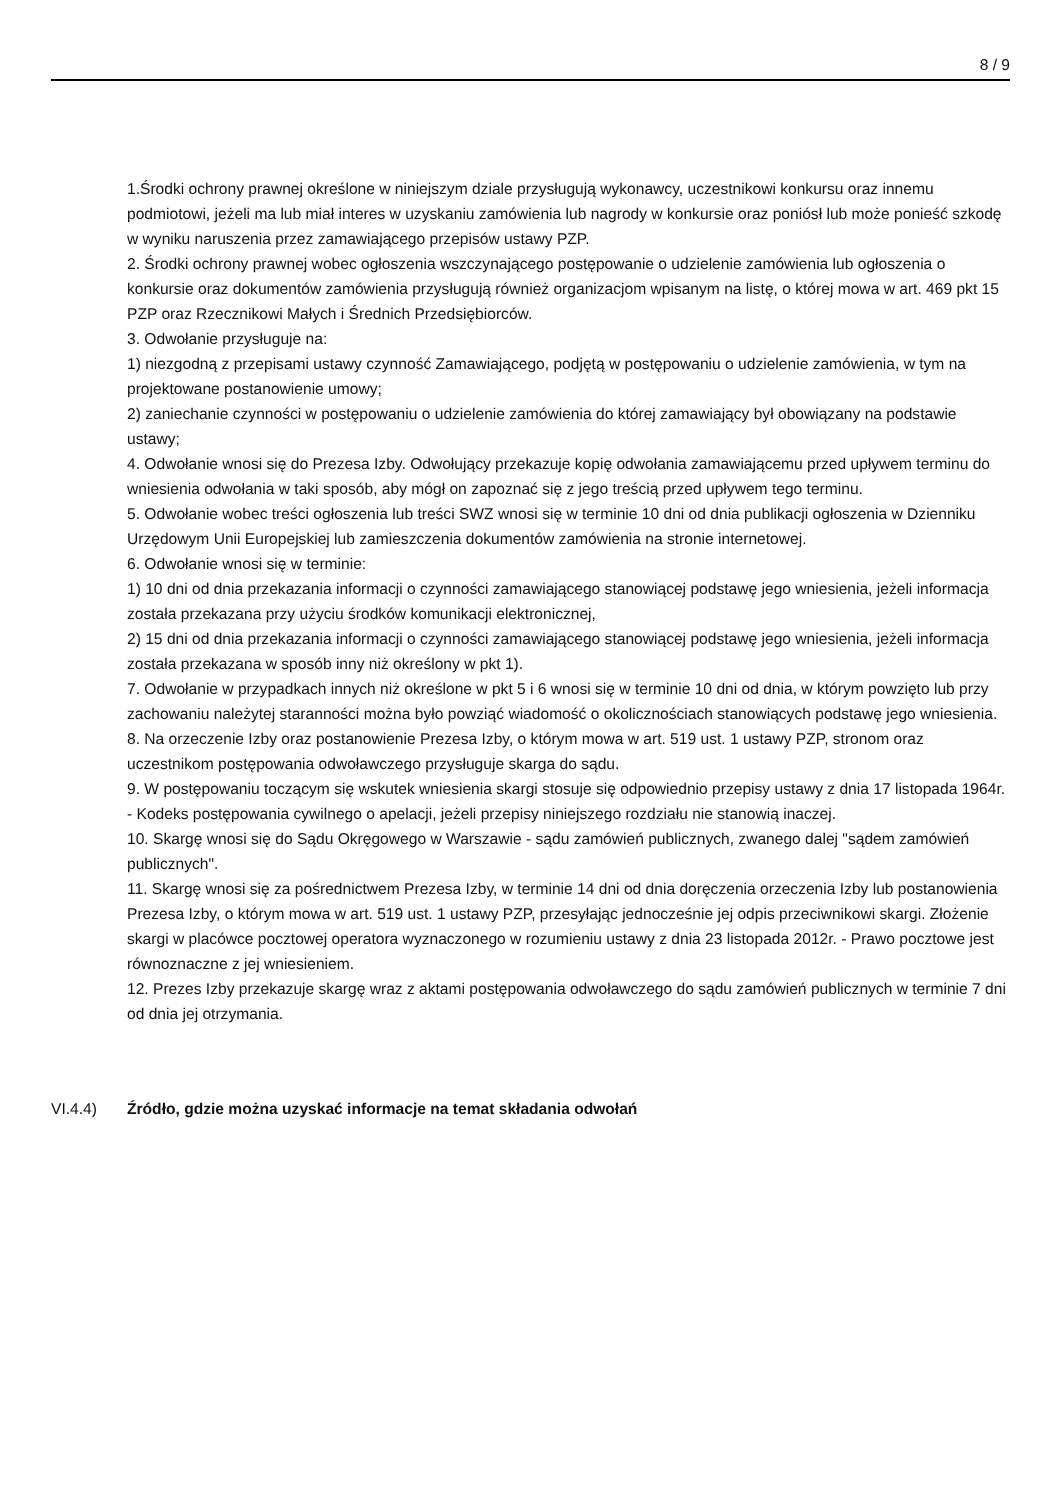8 / 9
1.Środki ochrony prawnej określone w niniejszym dziale przysługują wykonawcy, uczestnikowi konkursu oraz innemu podmiotowi, jeżeli ma lub miał interes w uzyskaniu zamówienia lub nagrody w konkursie oraz poniósł lub może ponieść szkodę w wyniku naruszenia przez zamawiającego przepisów ustawy PZP.
2. Środki ochrony prawnej wobec ogłoszenia wszczynającego postępowanie o udzielenie zamówienia lub ogłoszenia o konkursie oraz dokumentów zamówienia przysługują również organizacjom wpisanym na listę, o której mowa w art. 469 pkt 15 PZP oraz Rzecznikowi Małych i Średnich Przedsiębiorców.
3. Odwołanie przysługuje na:
1) niezgodną z przepisami ustawy czynność Zamawiającego, podjętą w postępowaniu o udzielenie zamówienia, w tym na projektowane postanowienie umowy;
2) zaniechanie czynności w postępowaniu o udzielenie zamówienia do której zamawiający był obowiązany na podstawie ustawy;
4. Odwołanie wnosi się do Prezesa Izby. Odwołujący przekazuje kopię odwołania zamawiającemu przed upływem terminu do wniesienia odwołania w taki sposób, aby mógł on zapoznać się z jego treścią przed upływem tego terminu.
5. Odwołanie wobec treści ogłoszenia lub treści SWZ wnosi się w terminie 10 dni od dnia publikacji ogłoszenia w Dzienniku Urzędowym Unii Europejskiej lub zamieszczenia dokumentów zamówienia na stronie internetowej.
6. Odwołanie wnosi się w terminie:
1) 10 dni od dnia przekazania informacji o czynności zamawiającego stanowiącej podstawę jego wniesienia, jeżeli informacja została przekazana przy użyciu środków komunikacji elektronicznej,
2) 15 dni od dnia przekazania informacji o czynności zamawiającego stanowiącej podstawę jego wniesienia, jeżeli informacja została przekazana w sposób inny niż określony w pkt 1).
7. Odwołanie w przypadkach innych niż określone w pkt 5 i 6 wnosi się w terminie 10 dni od dnia, w którym powzięto lub przy zachowaniu należytej staranności można było powziąć wiadomość o okolicznościach stanowiących podstawę jego wniesienia.
8. Na orzeczenie Izby oraz postanowienie Prezesa Izby, o którym mowa w art. 519 ust. 1 ustawy PZP, stronom oraz uczestnikom postępowania odwoławczego przysługuje skarga do sądu.
9. W postępowaniu toczącym się wskutek wniesienia skargi stosuje się odpowiednio przepisy ustawy z dnia 17 listopada 1964r. - Kodeks postępowania cywilnego o apelacji, jeżeli przepisy niniejszego rozdziału nie stanowią inaczej.
10. Skargę wnosi się do Sądu Okręgowego w Warszawie - sądu zamówień publicznych, zwanego dalej "sądem zamówień publicznych".
11. Skargę wnosi się za pośrednictwem Prezesa Izby, w terminie 14 dni od dnia doręczenia orzeczenia Izby lub postanowienia Prezesa Izby, o którym mowa w art. 519 ust. 1 ustawy PZP, przesyłając jednocześnie jej odpis przeciwnikowi skargi. Złożenie skargi w placówce pocztowej operatora wyznaczonego w rozumieniu ustawy z dnia 23 listopada 2012r. - Prawo pocztowe jest równoznaczne z jej wniesieniem.
12. Prezes Izby przekazuje skargę wraz z aktami postępowania odwoławczego do sądu zamówień publicznych w terminie 7 dni od dnia jej otrzymania.
VI.4.4) Źródło, gdzie można uzyskać informacje na temat składania odwołań